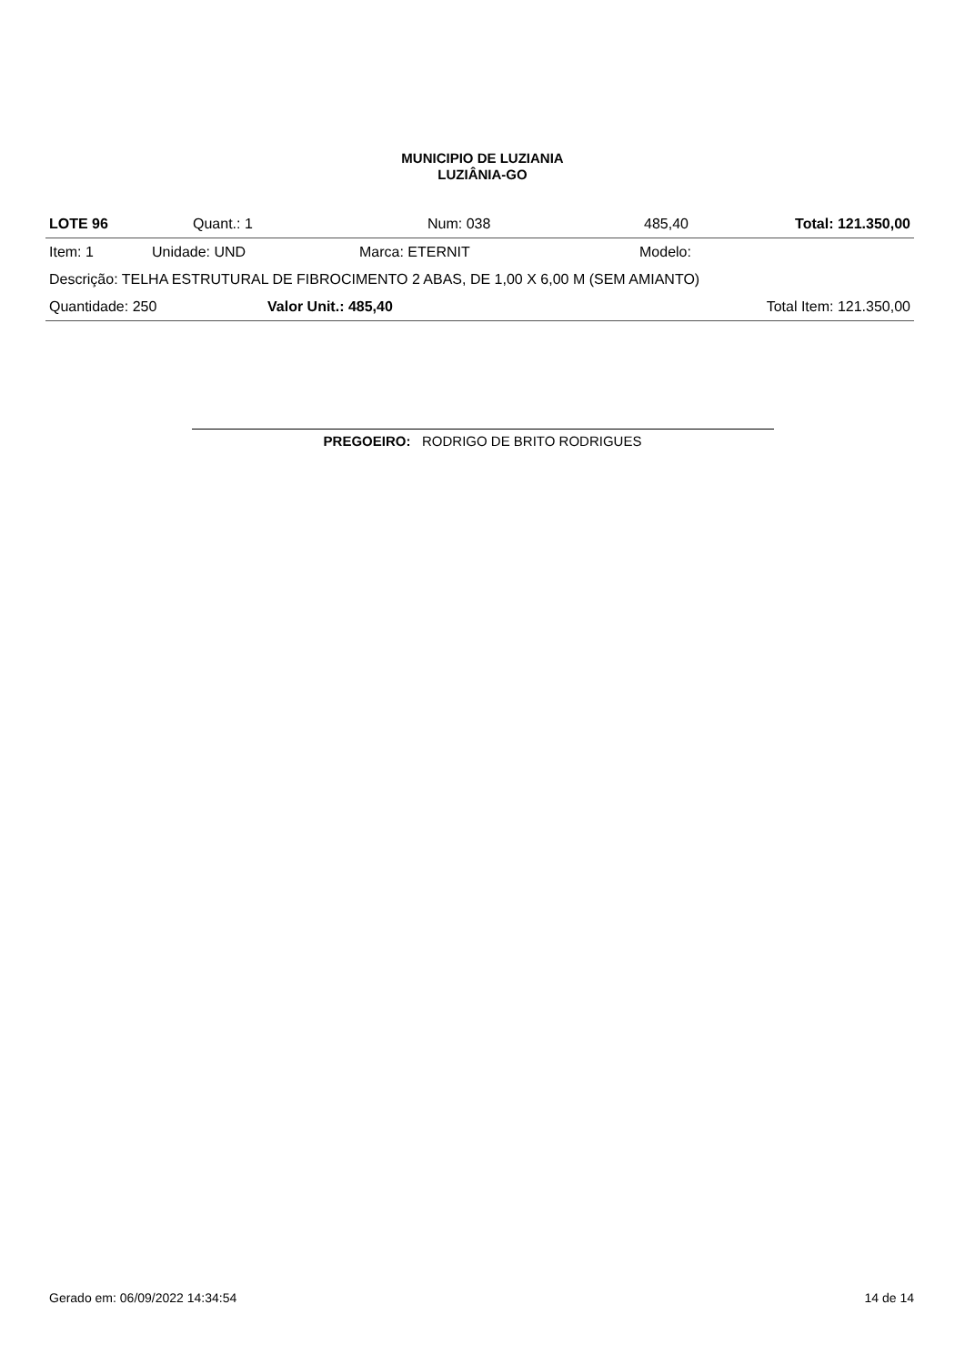MUNICIPIO DE LUZIANIA
LUZIÂNIA-GO
| LOTE 96 | Quant.: 1 | Num: 038 | 485,40 | Total: 121.350,00 |
| Item: 1 | Unidade: UND | Marca: ETERNIT | Modelo: |
| Descrição: TELHA ESTRUTURAL DE FIBROCIMENTO 2 ABAS, DE 1,00 X 6,00 M (SEM AMIANTO) | | | |
| Quantidade: 250 | Valor Unit.: 485,40 | Total Item: 121.350,00 |
PREGOEIRO: RODRIGO DE BRITO RODRIGUES
Gerado em: 06/09/2022 14:34:54 14 de 14